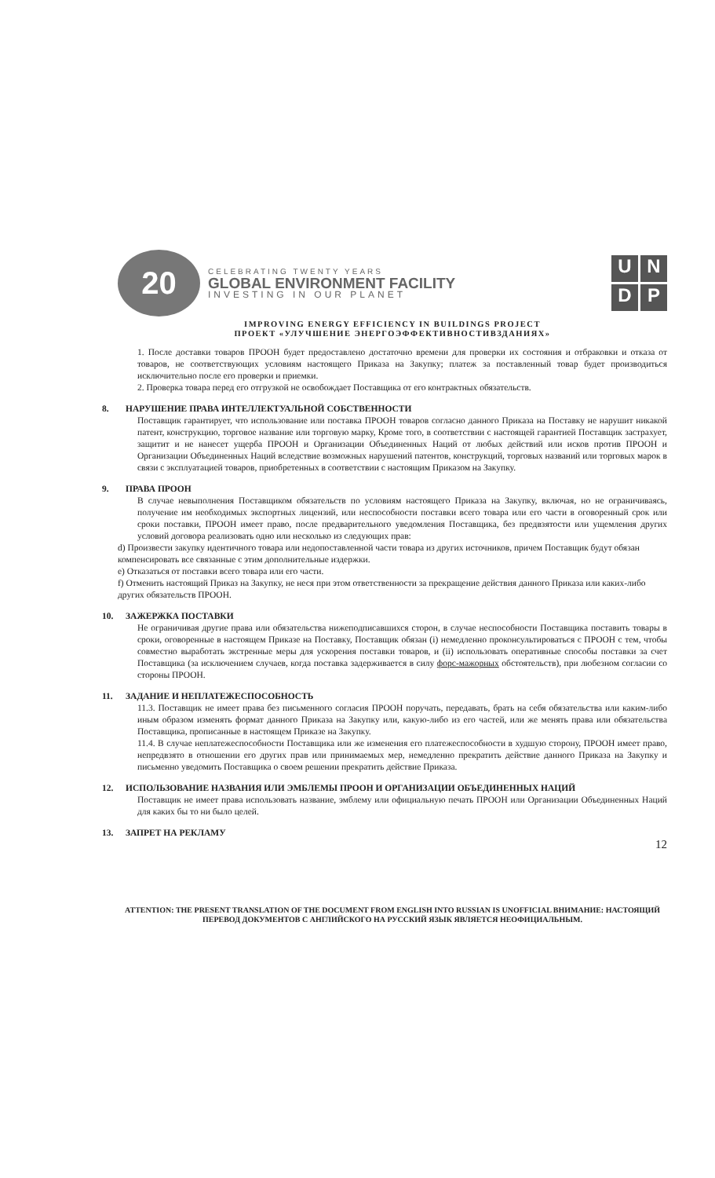20
CELEBRATING TWENTY YEARS
GLOBAL ENVIRONMENT FACILITY
INVESTING IN OUR PLANET
U
N
D
P
IMPROVING ENERGY EFFICIENCY IN BUILDINGS PROJECT
ПРОЕКТ «УЛУЧШЕНИЕ ЭНЕРГОЭФФЕКТИВНОСТИВЗДАНИЯХ»
1. После доставки товаров ПРООН будет предоставлено достаточно времени для проверки их состояния и отбраковки и отказа от товаров, не соответствующих условиям настоящего Приказа на Закупку; платеж за поставленный товар будет производиться исключительно после его проверки и приемки.
2. Проверка товара перед его отгрузкой не освобождает Поставщика от его контрактных обязательств.
8. НАРУШЕНИЕ ПРАВА ИНТЕЛЛЕКТУАЛЬНОЙ СОБСТВЕННОСТИ
Поставщик гарантирует, что использование или поставка ПРООН товаров согласно данного Приказа на Поставку не нарушит никакой патент, конструкцию, торговое название или торговую марку, Кроме того, в соответствии с настоящей гарантией Поставщик застрахует, защитит и не нанесет ущерба ПРООН и Организации Объединенных Наций от любых действий или исков против ПРООН и Организации Объединенных Наций вследствие возможных нарушений патентов, конструкций, торговых названий или торговых марок в связи с эксплуатацией товаров, приобретенных в соответствии с настоящим Приказом на Закупку.
9. ПРАВА ПРООН
В случае невыполнения Поставщиком обязательств по условиям настоящего Приказа на Закупку, включая, но не ограничиваясь, получение им необходимых экспортных лицензий, или неспособности поставки всего товара или его части в оговоренный срок или сроки поставки, ПРООН имеет право, после предварительного уведомления Поставщика, без предвзятости или ущемления других условий договора реализовать одно или несколько из следующих прав:
d) Произвести закупку идентичного товара или недопоставленной части товара из других источников, причем Поставщик будут обязан компенсировать все связанные с этим дополнительные издержки.
e) Отказаться от поставки всего товара или его части.
f) Отменить настоящий Приказ на Закупку, не неся при этом ответственности за прекращение действия данного Приказа или каких-либо других обязательств ПРООН.
10. ЗАЖЕРЖКА ПОСТАВКИ
Не ограничивая другие права или обязательства нижеподписавшихся сторон, в случае неспособности Поставщика поставить товары в сроки, оговоренные в настоящем Приказе на Поставку, Поставщик обязан (i) немедленно проконсультироваться с ПРООН с тем, чтобы совместно выработать экстренные меры для ускорения поставки товаров, и (ii) использовать оперативные способы поставки за счет Поставщика (за исключением случаев, когда поставка задерживается в силу форс-мажорных обстоятельств), при любезном согласии со стороны ПРООН.
11. ЗАДАНИЕ И НЕПЛАТЕЖЕСПОСОБНОСТЬ
11.3. Поставщик не имеет права без письменного согласия ПРООН поручать, передавать, брать на себя обязательства или каким-либо иным образом изменять формат данного Приказа на Закупку или, какую-либо из его частей, или же менять права или обязательства Поставщика, прописанные в настоящем Приказе на Закупку.
11.4. В случае неплатежеспособности Поставщика или же изменения его платежеспособности в худшую сторону, ПРООН имеет право, непредвзято в отношении его других прав или принимаемых мер, немедленно прекратить действие данного Приказа на Закупку и письменно уведомить Поставщика о своем решении прекратить действие Приказа.
12. ИСПОЛЬЗОВАНИЕ НАЗВАНИЯ ИЛИ ЭМБЛЕМЫ ПРООН И ОРГАНИЗАЦИИ ОБЪЕДИНЕННЫХ НАЦИЙ
Поставщик не имеет права использовать название, эмблему или официальную печать ПРООН или Организации Объединенных Наций для каких бы то ни было целей.
13. ЗАПРЕТ НА РЕКЛАМУ
12
ATTENTION: THE PRESENT TRANSLATION OF THE DOCUMENT FROM ENGLISH INTO RUSSIAN IS UNOFFICIAL ВНИМАНИЕ: НАСТОЯЩИЙ ПЕРЕВОД ДОКУМЕНТОВ С АНГЛИЙСКОГО НА РУССКИЙ ЯЗЫК ЯВЛЯЕТСЯ НЕОФИЦИАЛЬНЫМ.